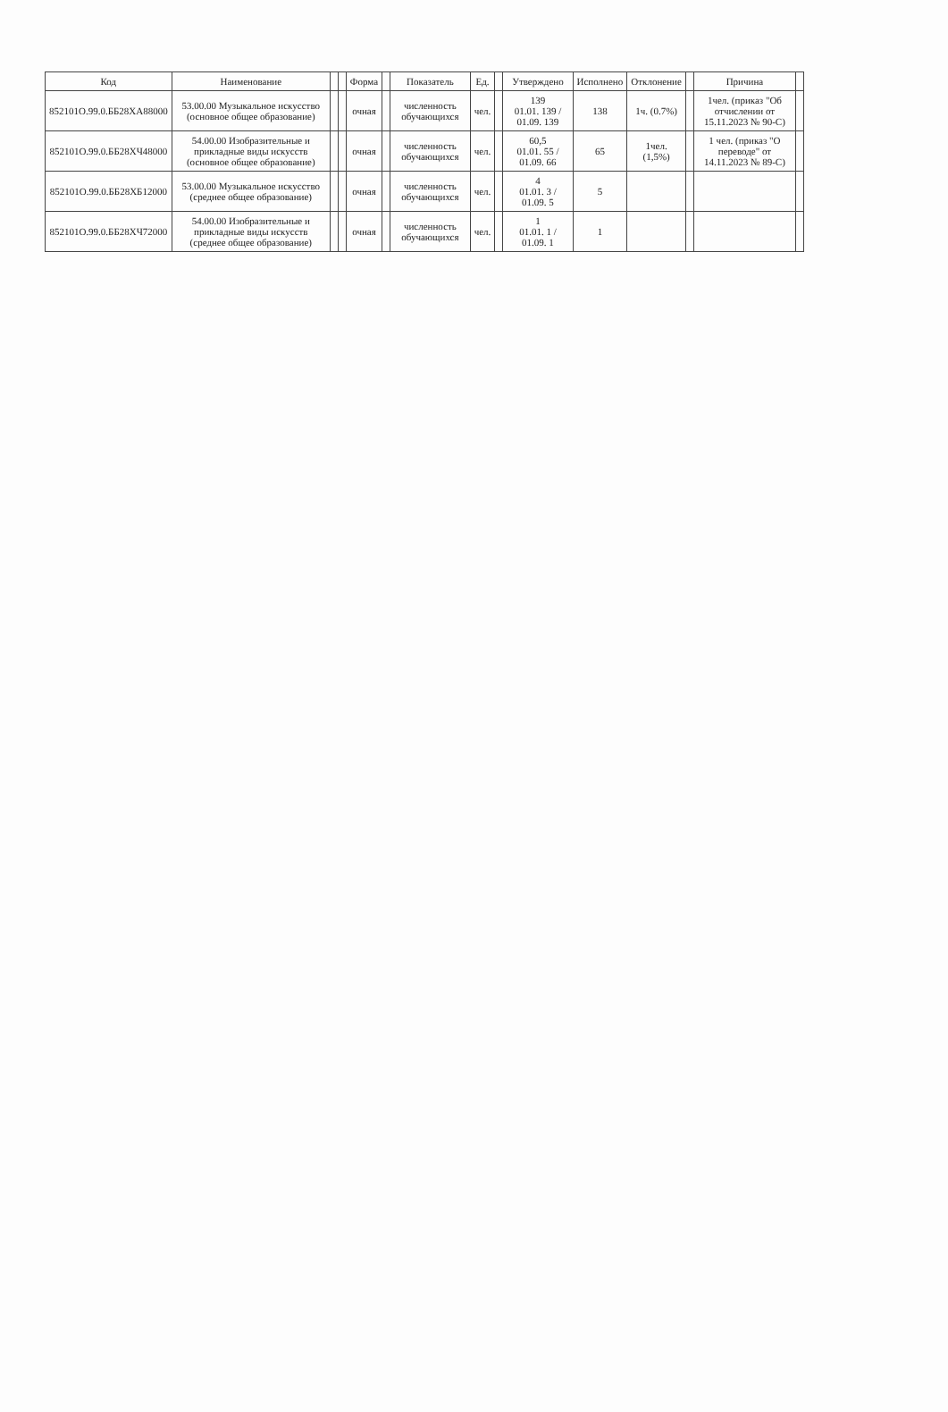| Код | Наименование | | | Форма | | Показатель | Ед. | | Утверждено | Исполнено | Отклонение | | Причина | |
| 852101О.99.0.ББ28ХА88000 | 53.00.00 Музыкальное искусство (основное общее образование) | | | очная | | численность обучающихся | чел. | | 139 01.01. 139 / 01.09. 139 | 138 | 1ч. (0.7%) | | 1чел. (приказ "Об отчислении от 15.11.2023 № 90-С) | |
| 852101О.99.0.ББ28ХЧ48000 | 54.00.00 Изобразительные и прикладные виды искусств (основное общее образование) | | | очная | | численность обучающихся | чел. | | 60,5 01.01. 55 / 01.09. 66 | 65 | 1чел. (1,5%) | | 1 чел. (приказ "О переводе" от 14.11.2023 № 89-С) | |
| 852101О.99.0.ББ28ХБ12000 | 53.00.00 Музыкальное искусство (среднее общее образование) | | | очная | | численность обучающихся | чел. | | 4 01.01. 3 / 01.09. 5 | 5 | | | | |
| 852101О.99.0.ББ28ХЧ72000 | 54.00.00 Изобразительные и прикладные виды искусств (среднее общее образование) | | | очная | | численность обучающихся | чел. | | 1 01.01. 1 / 01.09. 1 | 1 | | | | |